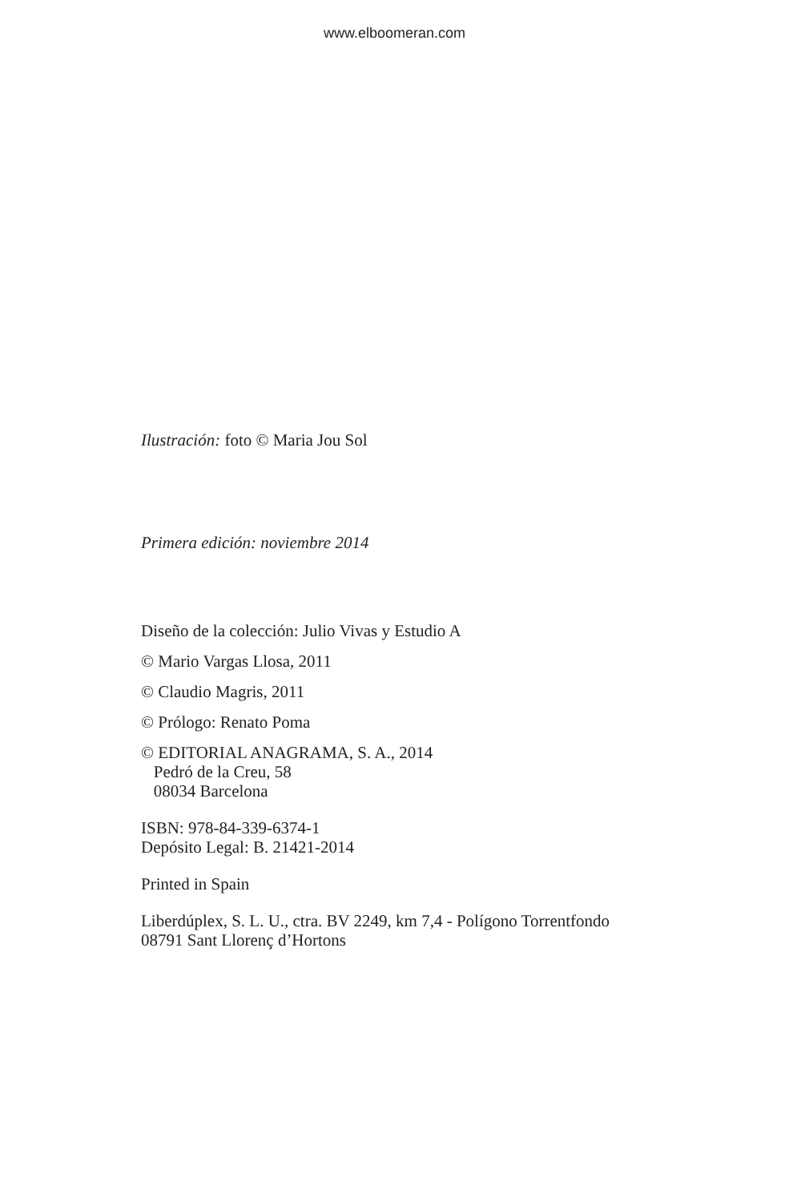www.elboomeran.com
Ilustración: foto © Maria Jou Sol
Primera edición: noviembre 2014
Diseño de la colección: Julio Vivas y Estudio A
© Mario Vargas Llosa, 2011
© Claudio Magris, 2011
© Prólogo: Renato Poma
© EDITORIAL ANAGRAMA, S. A., 2014
Pedró de la Creu, 58
08034 Barcelona
ISBN: 978-84-339-6374-1
Depósito Legal: B. 21421-2014
Printed in Spain
Liberdúplex, S. L. U., ctra. BV 2249, km 7,4 - Polígono Torrentfondo
08791 Sant Llorenç d’Hortons